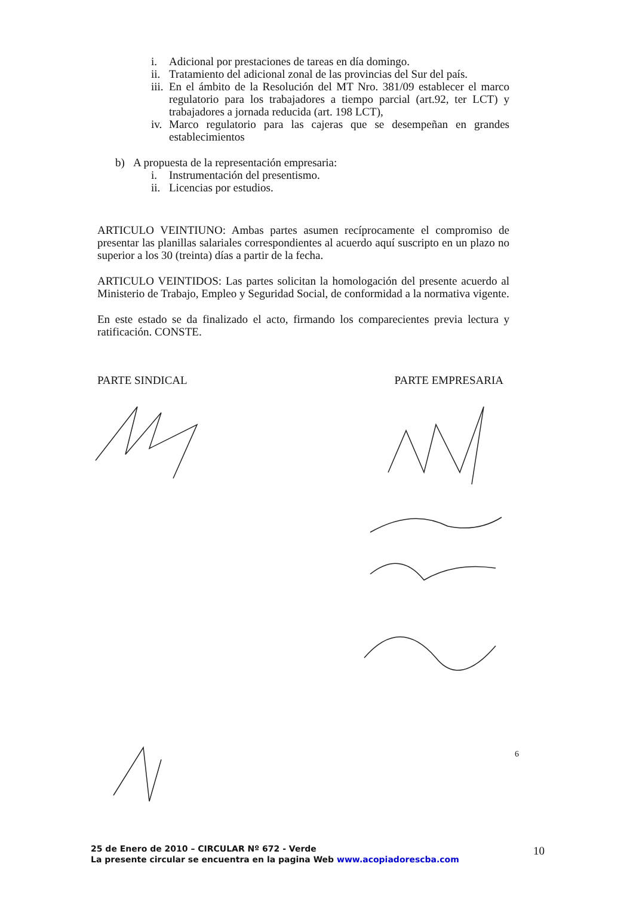i. Adicional por prestaciones de tareas en día domingo.
ii. Tratamiento del adicional zonal de las provincias del Sur del país.
iii. En el ámbito de la Resolución del MT Nro. 381/09 establecer el marco regulatorio para los trabajadores a tiempo parcial (art.92, ter LCT) y trabajadores a jornada reducida (art. 198 LCT),
iv. Marco regulatorio para las cajeras que se desempeñan en grandes establecimientos
b) A propuesta de la representación empresaria:
i. Instrumentación del presentismo.
ii. Licencias por estudios.
ARTICULO VEINTIUNO: Ambas partes asumen recíprocamente el compromiso de presentar las planillas salariales correspondientes al acuerdo aquí suscripto en un plazo no superior a los 30 (treinta) días a partir de la fecha.
ARTICULO VEINTIDOS: Las partes solicitan la homologación del presente acuerdo al Ministerio de Trabajo, Empleo y Seguridad Social, de conformidad a la normativa vigente.
En este estado se da finalizado el acto, firmando los comparecientes previa lectura y ratificación. CONSTE.
PARTE SINDICAL PARTE EMPRESARIA
6
25 de Enero de 2010 – CIRCULAR Nº 672 - Verde
La presente circular se encuentra en la pagina Web www.acopiadorescba.com
10